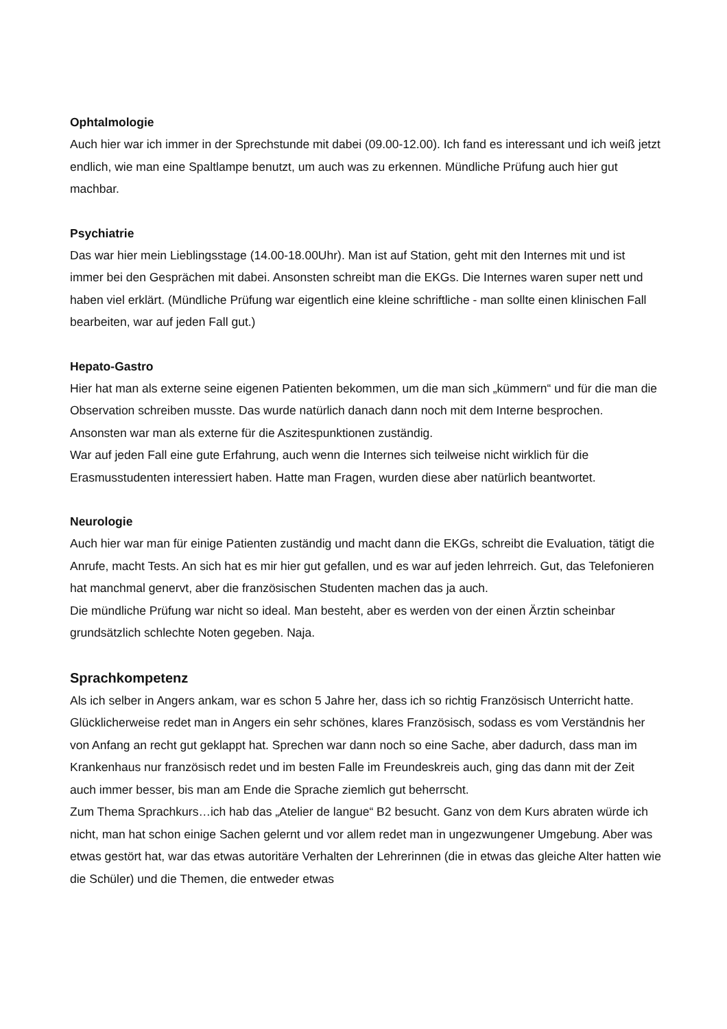Ophtalmologie
Auch hier war ich immer in der Sprechstunde mit dabei (09.00-12.00). Ich fand es interessant und ich weiß jetzt endlich, wie man eine Spaltlampe benutzt, um auch was zu erkennen. Mündliche Prüfung auch hier gut machbar.
Psychiatrie
Das war hier mein Lieblingsstage (14.00-18.00Uhr). Man ist auf Station, geht mit den Internes mit und ist immer bei den Gesprächen mit dabei. Ansonsten schreibt man die EKGs. Die Internes waren super nett und haben viel erklärt. (Mündliche Prüfung war eigentlich eine kleine schriftliche - man sollte einen klinischen Fall bearbeiten, war auf jeden Fall gut.)
Hepato-Gastro
Hier hat man als externe seine eigenen Patienten bekommen, um die man sich „kümmern“ und für die man die Observation schreiben musste. Das wurde natürlich danach dann noch mit dem Interne besprochen. Ansonsten war man als externe für die Aszitespunktionen zuständig.
War auf jeden Fall eine gute Erfahrung, auch wenn die Internes sich teilweise nicht wirklich für die Erasmusstudenten interessiert haben. Hatte man Fragen, wurden diese aber natürlich beantwortet.
Neurologie
Auch hier war man für einige Patienten zuständig und macht dann die EKGs, schreibt die Evaluation, tätigt die Anrufe, macht Tests. An sich hat es mir hier gut gefallen, und es war auf jeden lehrreich. Gut, das Telefonieren hat manchmal genervt, aber die französischen Studenten machen das ja auch.
Die mündliche Prüfung war nicht so ideal. Man besteht, aber es werden von der einen Ärztin scheinbar grundsätzlich schlechte Noten gegeben. Naja.
Sprachkompetenz
Als ich selber in Angers ankam, war es schon 5 Jahre her, dass ich so richtig Französisch Unterricht hatte. Glücklicherweise redet man in Angers ein sehr schönes, klares Französisch, sodass es vom Verständnis her von Anfang an recht gut geklappt hat. Sprechen war dann noch so eine Sache, aber dadurch, dass man im Krankenhaus nur französisch redet und im besten Falle im Freundeskreis auch, ging das dann mit der Zeit auch immer besser, bis man am Ende die Sprache ziemlich gut beherrscht.
Zum Thema Sprachkurs…ich hab das „Atelier de langue“ B2 besucht. Ganz von dem Kurs abraten würde ich nicht, man hat schon einige Sachen gelernt und vor allem redet man in ungezwungener Umgebung. Aber was etwas gestört hat, war das etwas autoritäre Verhalten der Lehrerinnen (die in etwas das gleiche Alter hatten wie die Schüler) und die Themen, die entweder etwas